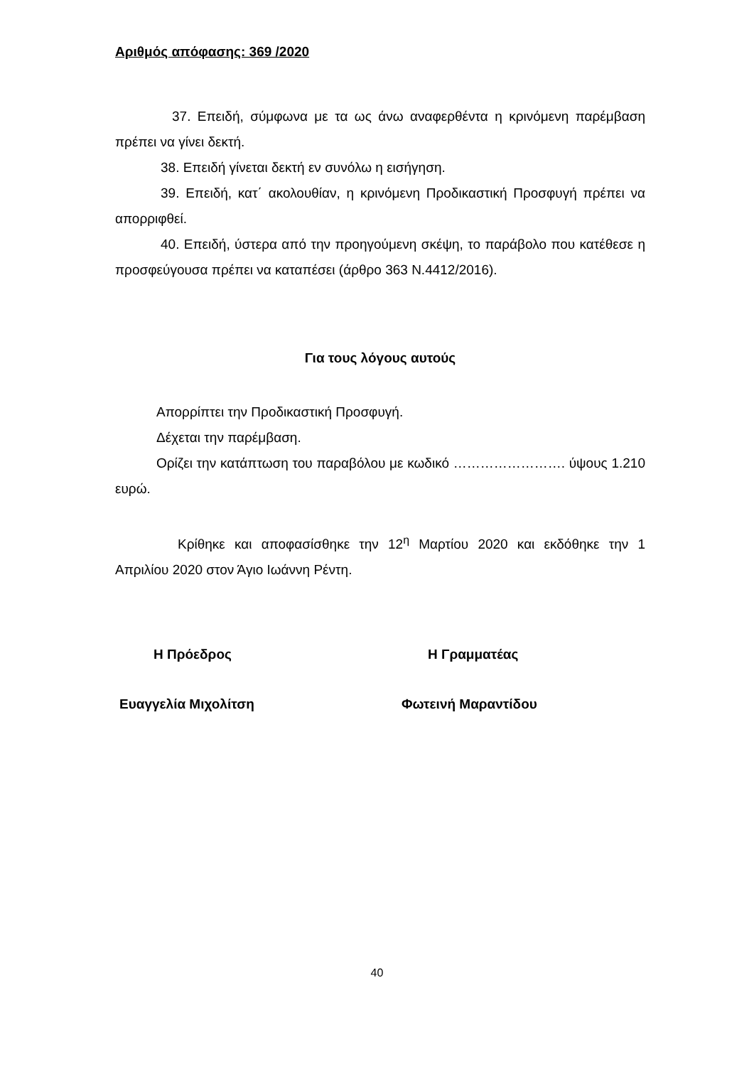Αριθμός απόφασης: 369 /2020
37. Επειδή, σύμφωνα με τα ως άνω αναφερθέντα η κρινόμενη παρέμβαση πρέπει να γίνει δεκτή.
38. Επειδή γίνεται δεκτή εν συνόλω η εισήγηση.
39. Επειδή, κατ΄ ακολουθίαν, η κρινόμενη Προδικαστική Προσφυγή πρέπει να απορριφθεί.
40. Επειδή, ύστερα από την προηγούμενη σκέψη, το παράβολο που κατέθεσε η προσφεύγουσα πρέπει να καταπέσει (άρθρο 363 Ν.4412/2016).
Για τους λόγους αυτούς
Απορρίπτει την Προδικαστική Προσφυγή.
Δέχεται την παρέμβαση.
Ορίζει την κατάπτωση του παραβόλου με κωδικό ……………………. ύψους 1.210 ευρώ.
Κρίθηκε και αποφασίσθηκε την 12<sup>η</sup> Μαρτίου 2020 και εκδόθηκε την 1 Απριλίου 2020 στον Άγιο Ιωάννη Ρέντη.
Η Πρόεδρος Η Γραμματέας
Ευαγγελία Μιχολίτση Φωτεινή Μαραντίδου
40